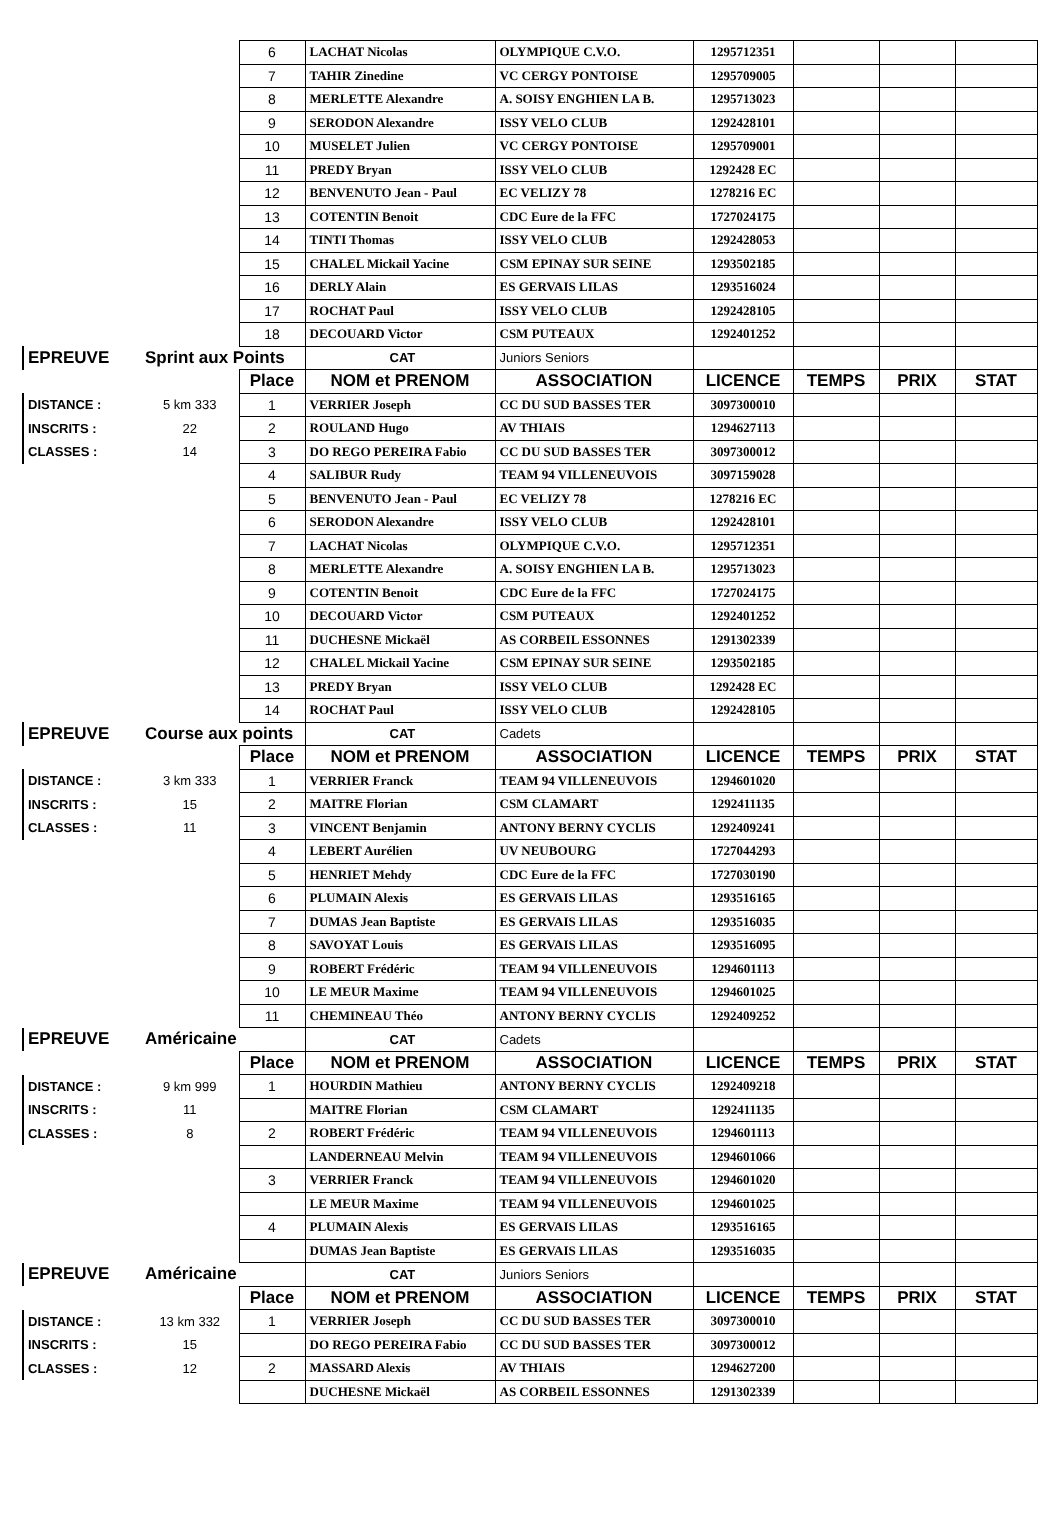| | | 6 | LACHAT Nicolas | OLYMPIQUE C.V.O. | 1295712351 | | | |
| | | 7 | TAHIR Zinedine | VC CERGY PONTOISE | 1295709005 | | | |
| | | 8 | MERLETTE Alexandre | A. SOISY ENGHIEN LA B. | 1295713023 | | | |
| | | 9 | SERODON Alexandre | ISSY VELO CLUB | 1292428101 | | | |
| | | 10 | MUSELET Julien | VC CERGY PONTOISE | 1295709001 | | | |
| | | 11 | PREDY Bryan | ISSY VELO CLUB | 1292428 EC | | | |
| | | 12 | BENVENUTO Jean - Paul | EC VELIZY 78 | 1278216 EC | | | |
| | | 13 | COTENTIN Benoit | CDC Eure de la FFC | 1727024175 | | | |
| | | 14 | TINTI Thomas | ISSY VELO CLUB | 1292428053 | | | |
| | | 15 | CHALEL Mickail Yacine | CSM EPINAY SUR SEINE | 1293502185 | | | |
| | | 16 | DERLY Alain | ES GERVAIS LILAS | 1293516024 | | | |
| | | 17 | ROCHAT Paul | ISSY VELO CLUB | 1292428105 | | | |
| | | 18 | DECOUARD Victor | CSM PUTEAUX | 1292401252 | | | |
| EPREUVE | Sprint aux Points | | CAT | Juniors Seniors | | | | |
| | | Place | NOM et PRENOM | ASSOCIATION | LICENCE | TEMPS | PRIX | STAT |
| DISTANCE : | 5 km 333 | 1 | VERRIER Joseph | CC DU SUD BASSES TER | 3097300010 | | | |
| INSCRITS : | 22 | 2 | ROULAND Hugo | AV THIAIS | 1294627113 | | | |
| CLASSES : | 14 | 3 | DO REGO PEREIRA Fabio | CC DU SUD BASSES TER | 3097300012 | | | |
| | | 4 | SALIBUR Rudy | TEAM 94 VILLENEUVOIS | 3097159028 | | | |
| | | 5 | BENVENUTO Jean - Paul | EC VELIZY 78 | 1278216 EC | | | |
| | | 6 | SERODON Alexandre | ISSY VELO CLUB | 1292428101 | | | |
| | | 7 | LACHAT Nicolas | OLYMPIQUE C.V.O. | 1295712351 | | | |
| | | 8 | MERLETTE Alexandre | A. SOISY ENGHIEN LA B. | 1295713023 | | | |
| | | 9 | COTENTIN Benoit | CDC Eure de la FFC | 1727024175 | | | |
| | | 10 | DECOUARD Victor | CSM PUTEAUX | 1292401252 | | | |
| | | 11 | DUCHESNE Mickaël | AS CORBEIL ESSONNES | 1291302339 | | | |
| | | 12 | CHALEL Mickail Yacine | CSM EPINAY SUR SEINE | 1293502185 | | | |
| | | 13 | PREDY Bryan | ISSY VELO CLUB | 1292428 EC | | | |
| | | 14 | ROCHAT Paul | ISSY VELO CLUB | 1292428105 | | | |
| EPREUVE | Course aux points | | CAT | Cadets | | | | |
| | | Place | NOM et PRENOM | ASSOCIATION | LICENCE | TEMPS | PRIX | STAT |
| DISTANCE : | 3 km 333 | 1 | VERRIER Franck | TEAM 94 VILLENEUVOIS | 1294601020 | | | |
| INSCRITS : | 15 | 2 | MAITRE Florian | CSM CLAMART | 1292411135 | | | |
| CLASSES : | 11 | 3 | VINCENT Benjamin | ANTONY BERNY CYCLIS | 1292409241 | | | |
| | | 4 | LEBERT Aurélien | UV NEUBOURG | 1727044293 | | | |
| | | 5 | HENRIET Mehdy | CDC Eure de la FFC | 1727030190 | | | |
| | | 6 | PLUMAIN Alexis | ES GERVAIS LILAS | 1293516165 | | | |
| | | 7 | DUMAS Jean Baptiste | ES GERVAIS LILAS | 1293516035 | | | |
| | | 8 | SAVOYAT Louis | ES GERVAIS LILAS | 1293516095 | | | |
| | | 9 | ROBERT Frédéric | TEAM 94 VILLENEUVOIS | 1294601113 | | | |
| | | 10 | LE MEUR Maxime | TEAM 94 VILLENEUVOIS | 1294601025 | | | |
| | | 11 | CHEMINEAU Théo | ANTONY BERNY CYCLIS | 1292409252 | | | |
| EPREUVE | Américaine | | CAT | Cadets | | | | |
| | | Place | NOM et PRENOM | ASSOCIATION | LICENCE | TEMPS | PRIX | STAT |
| DISTANCE : | 9 km 999 | 1 | HOURDIN Mathieu | ANTONY BERNY CYCLIS | 1292409218 | | | |
| INSCRITS : | 11 | | MAITRE Florian | CSM CLAMART | 1292411135 | | | |
| CLASSES : | 8 | 2 | ROBERT Frédéric | TEAM 94 VILLENEUVOIS | 1294601113 | | | |
| | | | LANDERNEAU Melvin | TEAM 94 VILLENEUVOIS | 1294601066 | | | |
| | | 3 | VERRIER Franck | TEAM 94 VILLENEUVOIS | 1294601020 | | | |
| | | | LE MEUR Maxime | TEAM 94 VILLENEUVOIS | 1294601025 | | | |
| | | 4 | PLUMAIN Alexis | ES GERVAIS LILAS | 1293516165 | | | |
| | | | DUMAS Jean Baptiste | ES GERVAIS LILAS | 1293516035 | | | |
| EPREUVE | Américaine | | CAT | Juniors Seniors | | | | |
| | | Place | NOM et PRENOM | ASSOCIATION | LICENCE | TEMPS | PRIX | STAT |
| DISTANCE : | 13 km 332 | 1 | VERRIER Joseph | CC DU SUD BASSES TER | 3097300010 | | | |
| INSCRITS : | 15 | | DO REGO PEREIRA Fabio | CC DU SUD BASSES TER | 3097300012 | | | |
| CLASSES : | 12 | 2 | MASSARD Alexis | AV THIAIS | 1294627200 | | | |
| | | | DUCHESNE Mickaël | AS CORBEIL ESSONNES | 1291302339 | | | |